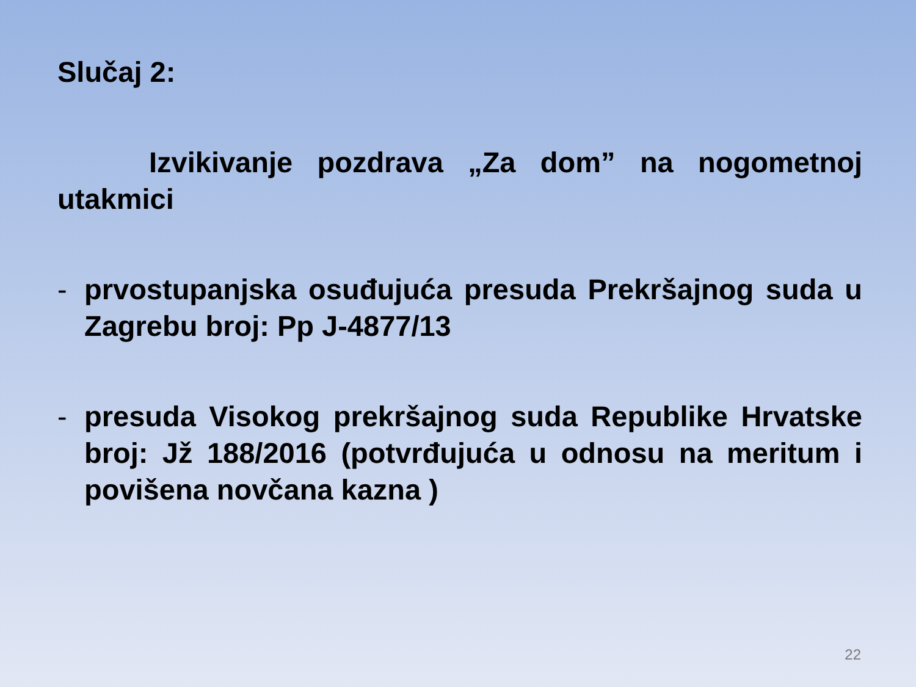Slučaj 2:
Izvikivanje pozdrava „Za dom” na nogometnoj utakmici
- prvostupanjska osuđujuća presuda Prekršajnog suda u Zagrebu broj: Pp J-4877/13
- presuda Visokog prekršajnog suda Republike Hrvatske broj: Jž 188/2016 (potvrđujuća u odnosu na meritum i povišena novčana kazna )
22